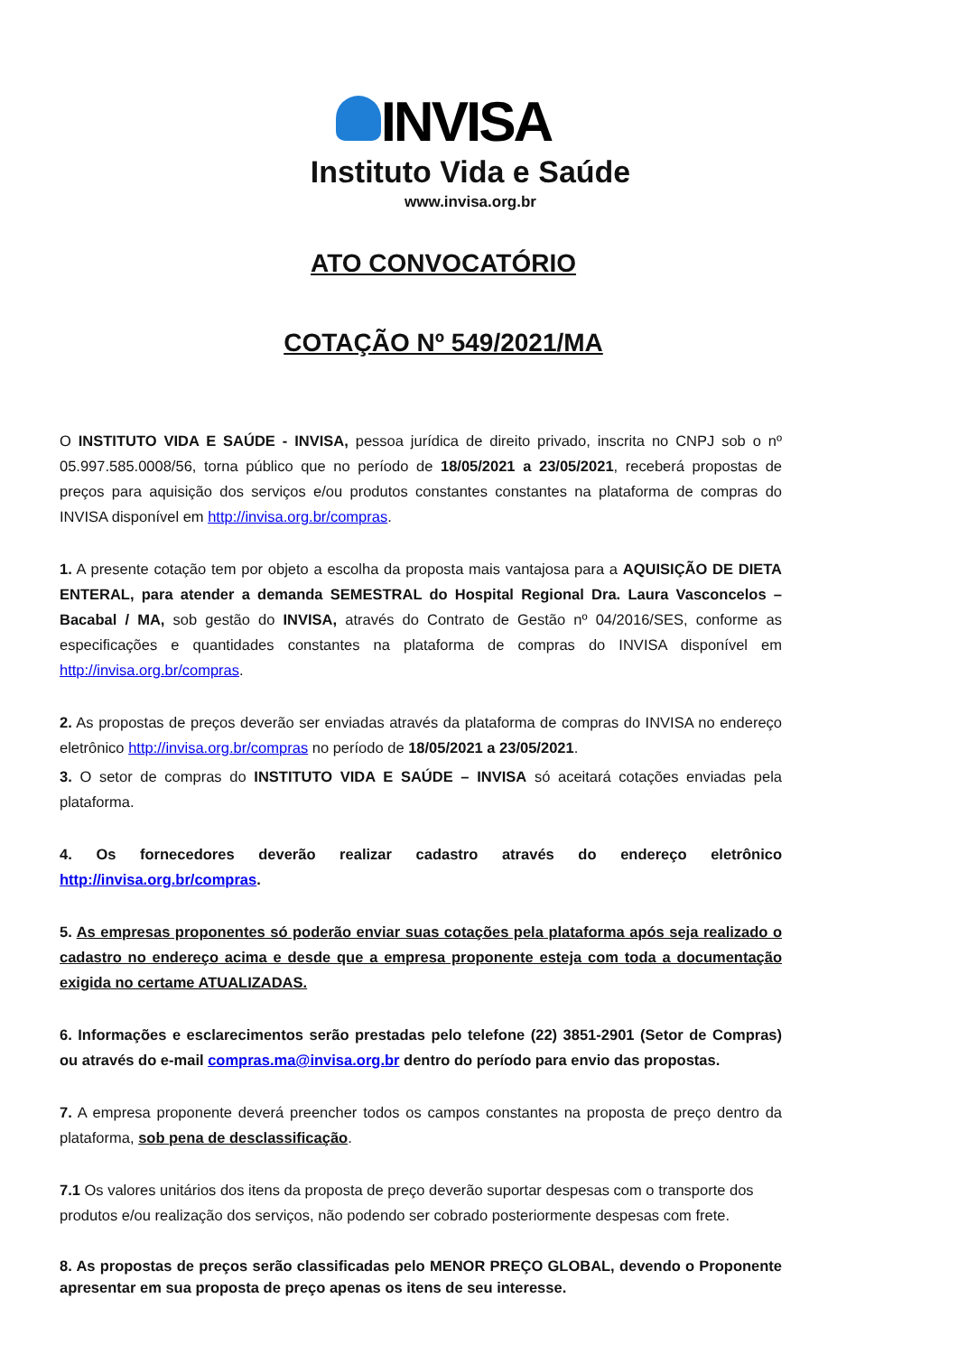INVISA
Instituto Vida e Saúde
www.invisa.org.br
ATO CONVOCATÓRIO
COTAÇÃO Nº 549/2021/MA
O INSTITUTO VIDA E SAÚDE - INVISA, pessoa jurídica de direito privado, inscrita no CNPJ sob o nº 05.997.585.0008/56, torna público que no período de 18/05/2021 a 23/05/2021, receberá propostas de preços para aquisição dos serviços e/ou produtos constantes constantes na plataforma de compras do INVISA disponível em http://invisa.org.br/compras.
1. A presente cotação tem por objeto a escolha da proposta mais vantajosa para a AQUISIÇÃO DE DIETA ENTERAL, para atender a demanda SEMESTRAL do Hospital Regional Dra. Laura Vasconcelos – Bacabal / MA, sob gestão do INVISA, através do Contrato de Gestão nº 04/2016/SES, conforme as especificações e quantidades constantes na plataforma de compras do INVISA disponível em http://invisa.org.br/compras.
2. As propostas de preços deverão ser enviadas através da plataforma de compras do INVISA no endereço eletrônico http://invisa.org.br/compras no período de 18/05/2021 a 23/05/2021.
3. O setor de compras do INSTITUTO VIDA E SAÚDE – INVISA só aceitará cotações enviadas pela plataforma.
4. Os fornecedores deverão realizar cadastro através do endereço eletrônico http://invisa.org.br/compras.
5. As empresas proponentes só poderão enviar suas cotações pela plataforma após seja realizado o cadastro no endereço acima e desde que a empresa proponente esteja com toda a documentação exigida no certame ATUALIZADAS.
6. Informações e esclarecimentos serão prestadas pelo telefone (22) 3851-2901 (Setor de Compras) ou através do e-mail compras.ma@invisa.org.br dentro do período para envio das propostas.
7. A empresa proponente deverá preencher todos os campos constantes na proposta de preço dentro da plataforma, sob pena de desclassificação.
7.1 Os valores unitários dos itens da proposta de preço deverão suportar despesas com o transporte dos produtos e/ou realização dos serviços, não podendo ser cobrado posteriormente despesas com frete.
8. As propostas de preços serão classificadas pelo MENOR PREÇO GLOBAL, devendo o Proponente apresentar em sua proposta de preço apenas os itens de seu interesse.